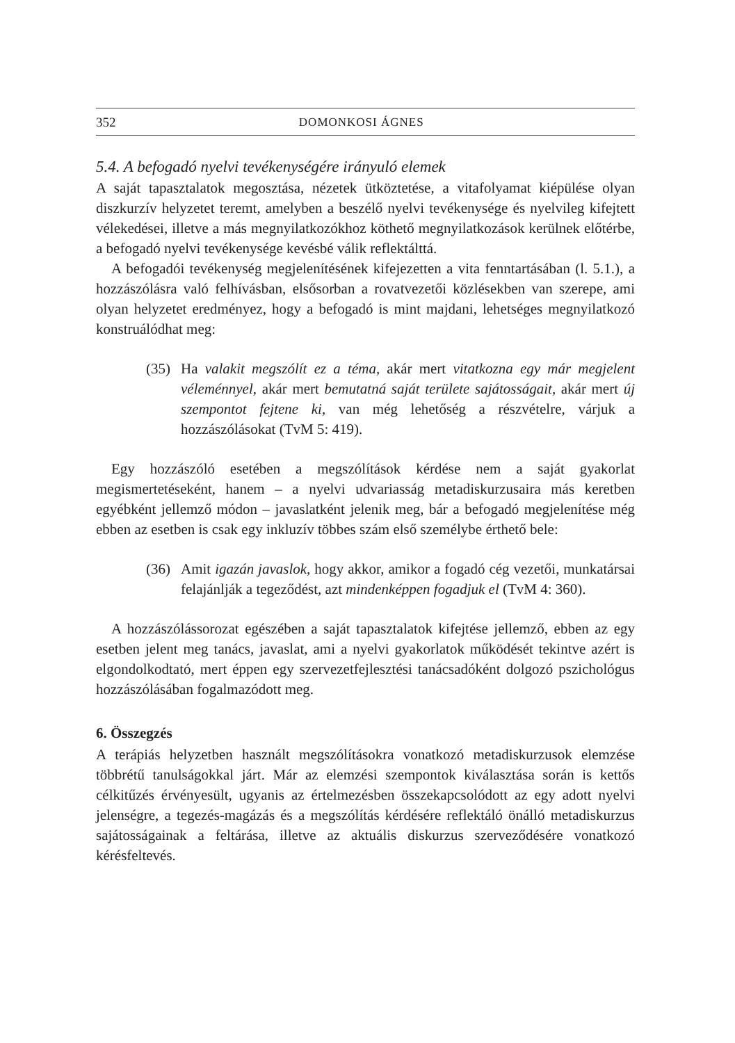352 DOMONKOSI ÁGNES
5.4. A befogadó nyelvi tevékenységére irányuló elemek
A saját tapasztalatok megosztása, nézetek ütköztetése, a vitafolyamat kiépülése olyan diszkurzív helyzetet teremt, amelyben a beszélő nyelvi tevékenysége és nyelvileg kifejtett vélekedései, illetve a más megnyilatkozókhoz köthető megnyilatkozások kerülnek előtérbe, a befogadó nyelvi tevékenysége kevésbé válik reflektálttá.
A befogadói tevékenység megjelenítésének kifejezetten a vita fenntartásában (l. 5.1.), a hozzászólásra való felhívásban, elsősorban a rovatvezetői közlésekben van szerepe, ami olyan helyzetet eredményez, hogy a befogadó is mint majdani, lehetséges megnyilatkozó konstruálódhat meg:
(35) Ha valakit megszólít ez a téma, akár mert vitatkozna egy már megjelent véleménnyel, akár mert bemutatná saját területe sajátosságait, akár mert új szempontot fejtene ki, van még lehetőség a részvételre, várjuk a hozzászólásokat (TvM 5: 419).
Egy hozzászóló esetében a megszólítások kérdése nem a saját gyakorlat megismertetéseként, hanem – a nyelvi udvariasság metadiskurzusaira más keretben egyébként jellemző módon – javaslatként jelenik meg, bár a befogadó megjelenítése még ebben az esetben is csak egy inkluzív többes szám első személybe érthető bele:
(36) Amit igazán javaslok, hogy akkor, amikor a fogadó cég vezetői, munkatársai felajánlják a tegeződést, azt mindenképpen fogadjuk el (TvM 4: 360).
A hozzászólássorozat egészében a saját tapasztalatok kifejtése jellemző, ebben az egy esetben jelent meg tanács, javaslat, ami a nyelvi gyakorlatok működését tekintve azért is elgondolkodtató, mert éppen egy szervezetfejlesztési tanácsadóként dolgozó pszichológus hozzászólásában fogalmazódott meg.
6. Összegzés
A terápiás helyzetben használt megszólításokra vonatkozó metadiskurzusok elemzése többrétű tanulságokkal járt. Már az elemzési szempontok kiválasztása során is kettős célkitűzés érvényesült, ugyanis az értelmezésben összekapcsolódott az egy adott nyelvi jelenségre, a tegezés-magázás és a megszólítás kérdésére reflektáló önálló metadiskurzus sajátosságainak a feltárása, illetve az aktuális diskurzus szerveződésére vonatkozó kérésfeltevés.